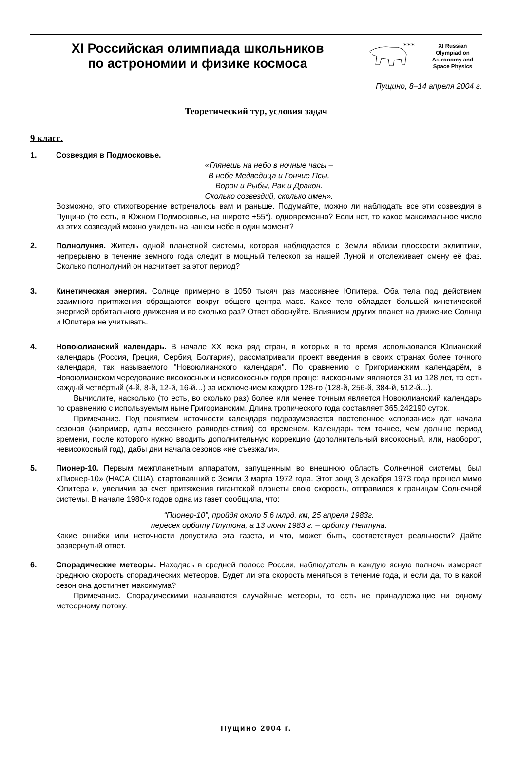XI Российская олимпиада школьников
по астрономии и физике космоса
✶✶✶
XI Russian
Olympiad on
Astronomy and
Space Physics
Пущино, 8–14 апреля 2004 г.
Теоретический тур, условия задач
9 класс.
1. Созвездия в Подмосковье.
«Глянешь на небо в ночные часы –
В небе Медведица и Гончие Псы,
Ворон и Рыбы, Рак и Дракон.
Сколько созвездий, сколько имен».
Возможно, это стихотворение встречалось вам и раньше. Подумайте, можно ли наблюдать все эти созвездия в Пущино (то есть, в Южном Подмосковье, на широте +55°), одновременно? Если нет, то какое максимальное число из этих созвездий можно увидеть на нашем небе в один момент?
2. Полнолуния. Житель одной планетной системы, которая наблюдается с Земли вблизи плоскости эклиптики, непрерывно в течение земного года следит в мощный телескоп за нашей Луной и отслеживает смену её фаз. Сколько полнолуний он насчитает за этот период?
3. Кинетическая энергия. Солнце примерно в 1050 тысяч раз массивнее Юпитера. Оба тела под действием взаимного притяжения обращаются вокруг общего центра масс. Какое тело обладает большей кинетической энергией орбитального движения и во сколько раз? Ответ обоснуйте. Влиянием других планет на движение Солнца и Юпитера не учитывать.
4. Новоюлианский календарь. В начале XX века ряд стран, в которых в то время использовался Юлианский календарь (Россия, Греция, Сербия, Болгария), рассматривали проект введения в своих странах более точного календаря, так называемого "Новоюлианского календаря". По сравнению с Григорианским календарём, в Новоюлианском чередование високосных и невисокосных годов проще: вискосными являются 31 из 128 лет, то есть каждый четвёртый (4-й, 8-й, 12-й, 16-й…) за исключением каждого 128-го (128-й, 256-й, 384-й, 512-й…).
Вычислите, насколько (то есть, во сколько раз) более или менее точным является Новоюлианский календарь по сравнению с используемым ныне Григорианским. Длина тропического года составляет 365,242190 суток.
Примечание. Под понятием неточности календаря подразумевается постепенное «сползание» дат начала сезонов (например, даты весеннего равноденствия) со временем. Календарь тем точнее, чем дольше период времени, после которого нужно вводить дополнительную коррекцию (дополнительный високосный, или, наоборот, невисокосный год), дабы дни начала сезонов «не съезжали».
5. Пионер-10. Первым межпланетным аппаратом, запущенным во внешнюю область Солнечной системы, был «Пионер-10» (НАСА США), стартовавший с Земли 3 марта 1972 года. Этот зонд 3 декабря 1973 года прошел мимо Юпитера и, увеличив за счет притяжения гигантской планеты свою скорость, отправился к границам Солнечной системы. В начале 1980-х годов одна из газет сообщила, что:
“Пионер-10”, пройдя около 5,6 млрд. км, 25 апреля 1983г.
пересек орбиту Плутона, а 13 июня 1983 г. – орбиту Нептуна.
Какие ошибки или неточности допустила эта газета, и что, может быть, соответствует реальности? Дайте развернутый ответ.
6. Спорадические метеоры. Находясь в средней полосе России, наблюдатель в каждую ясную полночь измеряет среднюю скорость спорадических метеоров. Будет ли эта скорость меняться в течение года, и если да, то в какой сезон она достигнет максимума?
Примечание. Спорадическими называются случайные метеоры, то есть не принадлежащие ни одному метеорному потоку.
Пущино 2004 г.